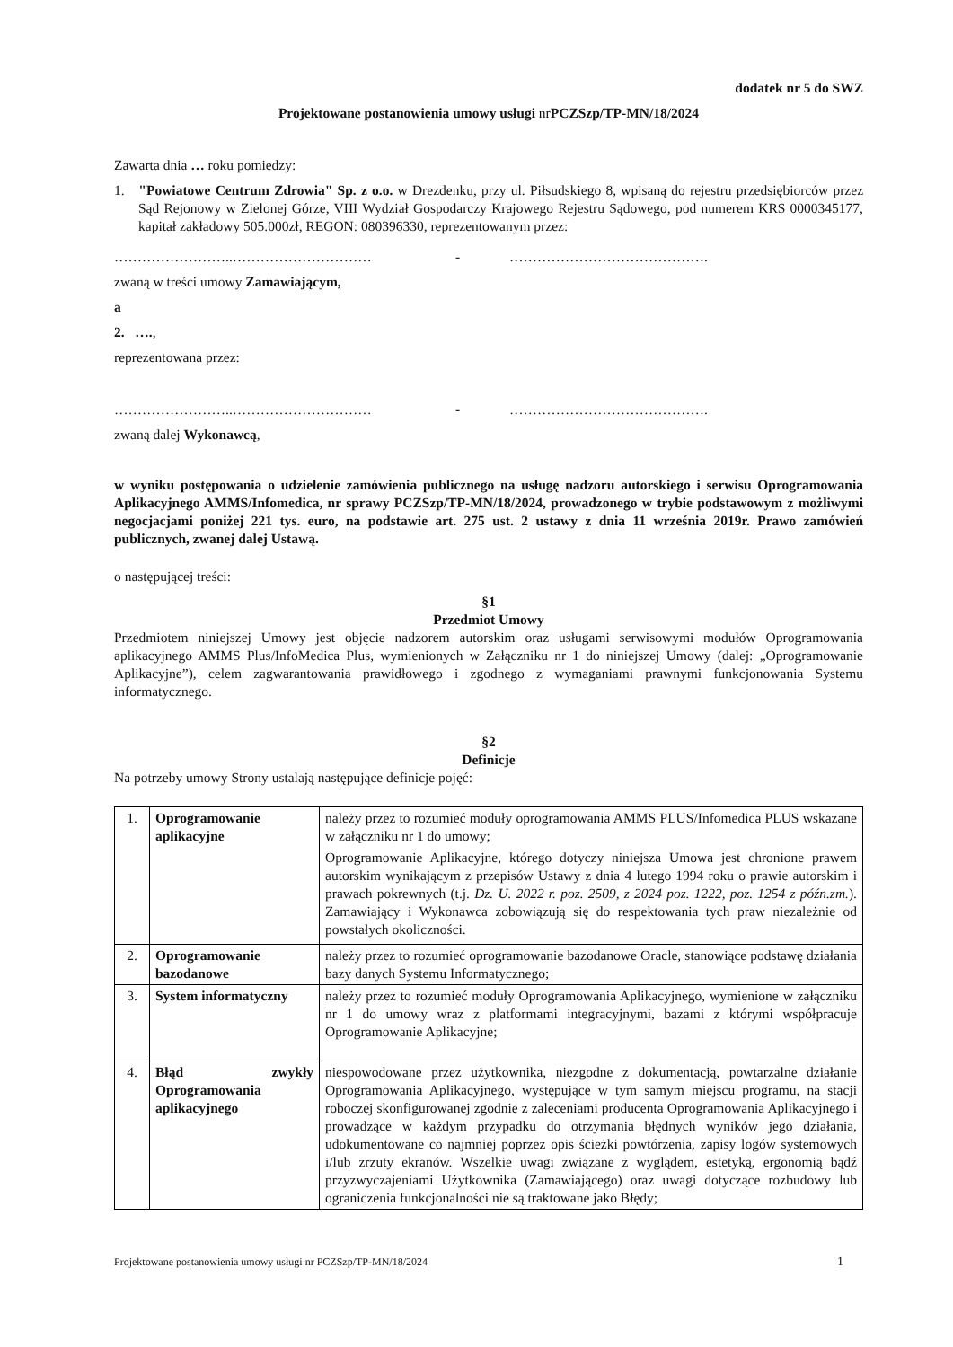dodatek nr 5 do SWZ
Projektowane postanowienia umowy usługi nr PCZSzp/TP-MN/18/2024
Zawarta dnia … roku pomiędzy:
1. "Powiatowe Centrum Zdrowia" Sp. z o.o. w Drezdenku, przy ul. Piłsudskiego 8, wpisaną do rejestru przedsiębiorców przez Sąd Rejonowy w Zielonej Górze, VIII Wydział Gospodarczy Krajowego Rejestru Sądowego, pod numerem KRS 0000345177, kapitał zakładowy 505.000zł, REGON: 080396330, reprezentowanym przez:
……………………..………………………… - …………………………………….
zwaną w treści umowy Zamawiającym,
a
2. ….,
reprezentowana przez:
……………………..………………………… - …………………………………….
zwaną dalej Wykonawcą,
w wyniku postępowania o udzielenie zamówienia publicznego na usługę nadzoru autorskiego i serwisu Oprogramowania Aplikacyjnego AMMS/Infomedica, nr sprawy PCZSzp/TP-MN/18/2024, prowadzonego w trybie podstawowym z możliwymi negocjacjami poniżej 221 tys. euro, na podstawie art. 275 ust. 2 ustawy z dnia 11 września 2019r. Prawo zamówień publicznych, zwanej dalej Ustawą.
o następującej treści:
§1
Przedmiot Umowy
Przedmiotem niniejszej Umowy jest objęcie nadzorem autorskim oraz usługami serwisowymi modułów Oprogramowania aplikacyjnego AMMS Plus/InfoMedica Plus, wymienionych w Załączniku nr 1 do niniejszej Umowy (dalej: „Oprogramowanie Aplikacyjne”), celem zagwarantowania prawidłowego i zgodnego z wymaganiami prawnymi funkcjonowania Systemu informatycznego.
§2
Definicje
Na potrzeby umowy Strony ustalają następujące definicje pojęć:
| 1. | Oprogramowanie aplikacyjne | należy przez to rozumieć moduły oprogramowania AMMS PLUS/Infomedica PLUS wskazane w załączniku nr 1 do umowy; Oprogramowanie Aplikacyjne, którego dotyczy niniejsza Umowa jest chronione prawem autorskim wynikającym z przepisów Ustawy z dnia 4 lutego 1994 roku o prawie autorskim i prawach pokrewnych (t.j. Dz. U. 2022 r. poz. 2509, z 2024 poz. 1222, poz. 1254 z późn.zm. ). Zamawiający i Wykonawca zobowiązują się do respektowania tych praw niezależnie od powstałych okoliczności. |
| 2. | Oprogramowanie bazodanowe | należy przez to rozumieć oprogramowanie bazodanowe Oracle, stanowiące podstawę działania bazy danych Systemu Informatycznego; |
| 3. | System informatyczny | należy przez to rozumieć moduły Oprogramowania Aplikacyjnego, wymienione w załączniku nr 1 do umowy wraz z platformami integracyjnymi, bazami z którymi współpracuje Oprogramowanie Aplikacyjne; |
| 4. | Błąd zwykły Oprogramowania aplikacyjnego | niespowodowane przez użytkownika, niezgodne z dokumentacją, powtarzalne działanie Oprogramowania Aplikacyjnego, występujące w tym samym miejscu programu, na stacji roboczej skonfigurowanej zgodnie z zaleceniami producenta Oprogramowania Aplikacyjnego i prowadzące w każdym przypadku do otrzymania błędnych wyników jego działania, udokumentowane co najmniej poprzez opis ścieżki powtórzenia, zapisy logów systemowych i/lub zrzuty ekranów. Wszelkie uwagi związane z wyglądem, estetyką, ergonomią bądź przyzwyczajeniami Użytkownika (Zamawiającego) oraz uwagi dotyczące rozbudowy lub ograniczenia funkcjonalności nie są traktowane jako Błędy; |
Projektowane postanowienia umowy usługi nr PCZSzp/TP-MN/18/2024 1